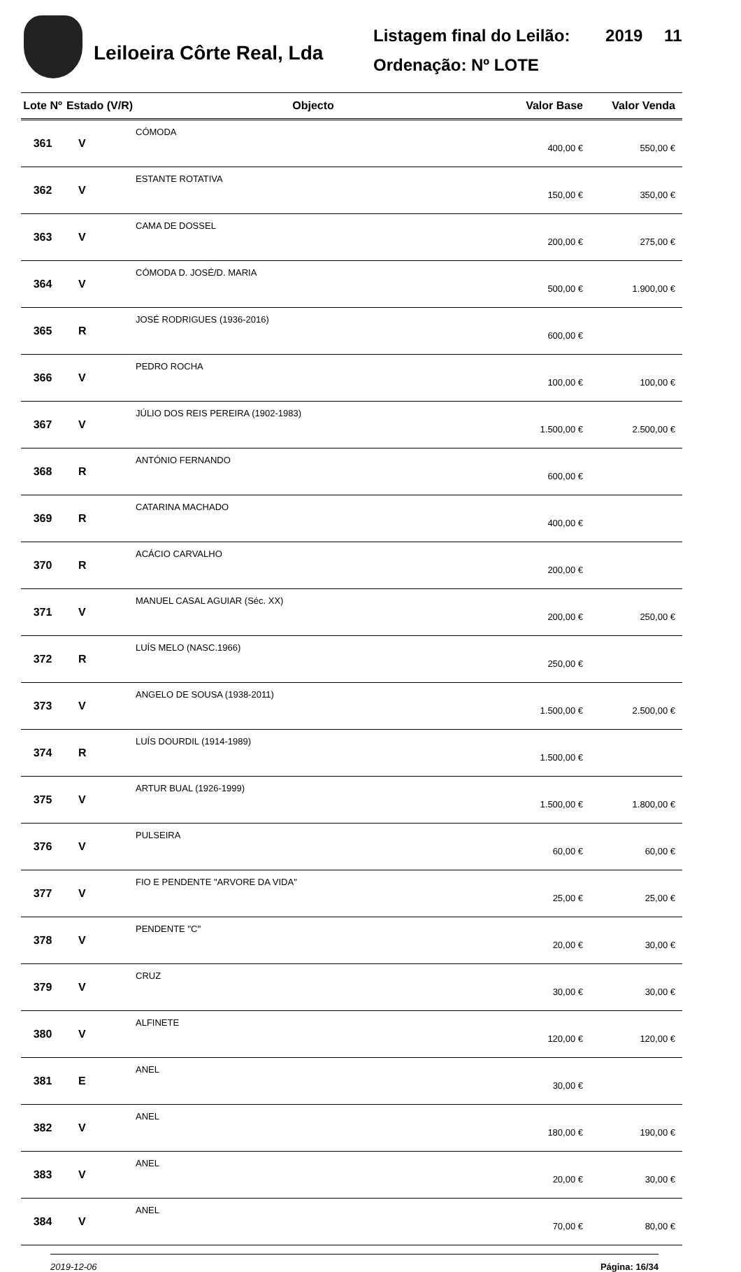Leiloeira Côrte Real, Lda
Listagem final do Leilão: 2019 11
Ordenação: Nº LOTE
| Lote Nº | Estado (V/R) | Objecto | Valor Base | Valor Venda |
| --- | --- | --- | --- | --- |
| 361 | V | CÓMODA | 400,00 € | 550,00 € |
| 362 | V | ESTANTE ROTATIVA | 150,00 € | 350,00 € |
| 363 | V | CAMA DE DOSSEL | 200,00 € | 275,00 € |
| 364 | V | CÓMODA D. JOSÉ/D. MARIA | 500,00 € | 1.900,00 € |
| 365 | R | JOSÉ RODRIGUES (1936-2016) | 600,00 € | |
| 366 | V | PEDRO ROCHA | 100,00 € | 100,00 € |
| 367 | V | JÚLIO DOS REIS PEREIRA (1902-1983) | 1.500,00 € | 2.500,00 € |
| 368 | R | ANTÓNIO FERNANDO | 600,00 € | |
| 369 | R | CATARINA MACHADO | 400,00 € | |
| 370 | R | ACÁCIO CARVALHO | 200,00 € | |
| 371 | V | MANUEL CASAL AGUIAR (Séc. XX) | 200,00 € | 250,00 € |
| 372 | R | LUÍS MELO (NASC.1966) | 250,00 € | |
| 373 | V | ANGELO DE SOUSA (1938-2011) | 1.500,00 € | 2.500,00 € |
| 374 | R | LUÍS DOURDIL (1914-1989) | 1.500,00 € | |
| 375 | V | ARTUR BUAL (1926-1999) | 1.500,00 € | 1.800,00 € |
| 376 | V | PULSEIRA | 60,00 € | 60,00 € |
| 377 | V | FIO E PENDENTE "ARVORE DA VIDA" | 25,00 € | 25,00 € |
| 378 | V | PENDENTE "C" | 20,00 € | 30,00 € |
| 379 | V | CRUZ | 30,00 € | 30,00 € |
| 380 | V | ALFINETE | 120,00 € | 120,00 € |
| 381 | E | ANEL | 30,00 € | |
| 382 | V | ANEL | 180,00 € | 190,00 € |
| 383 | V | ANEL | 20,00 € | 30,00 € |
| 384 | V | ANEL | 70,00 € | 80,00 € |
2019-12-06 Página: 16/34